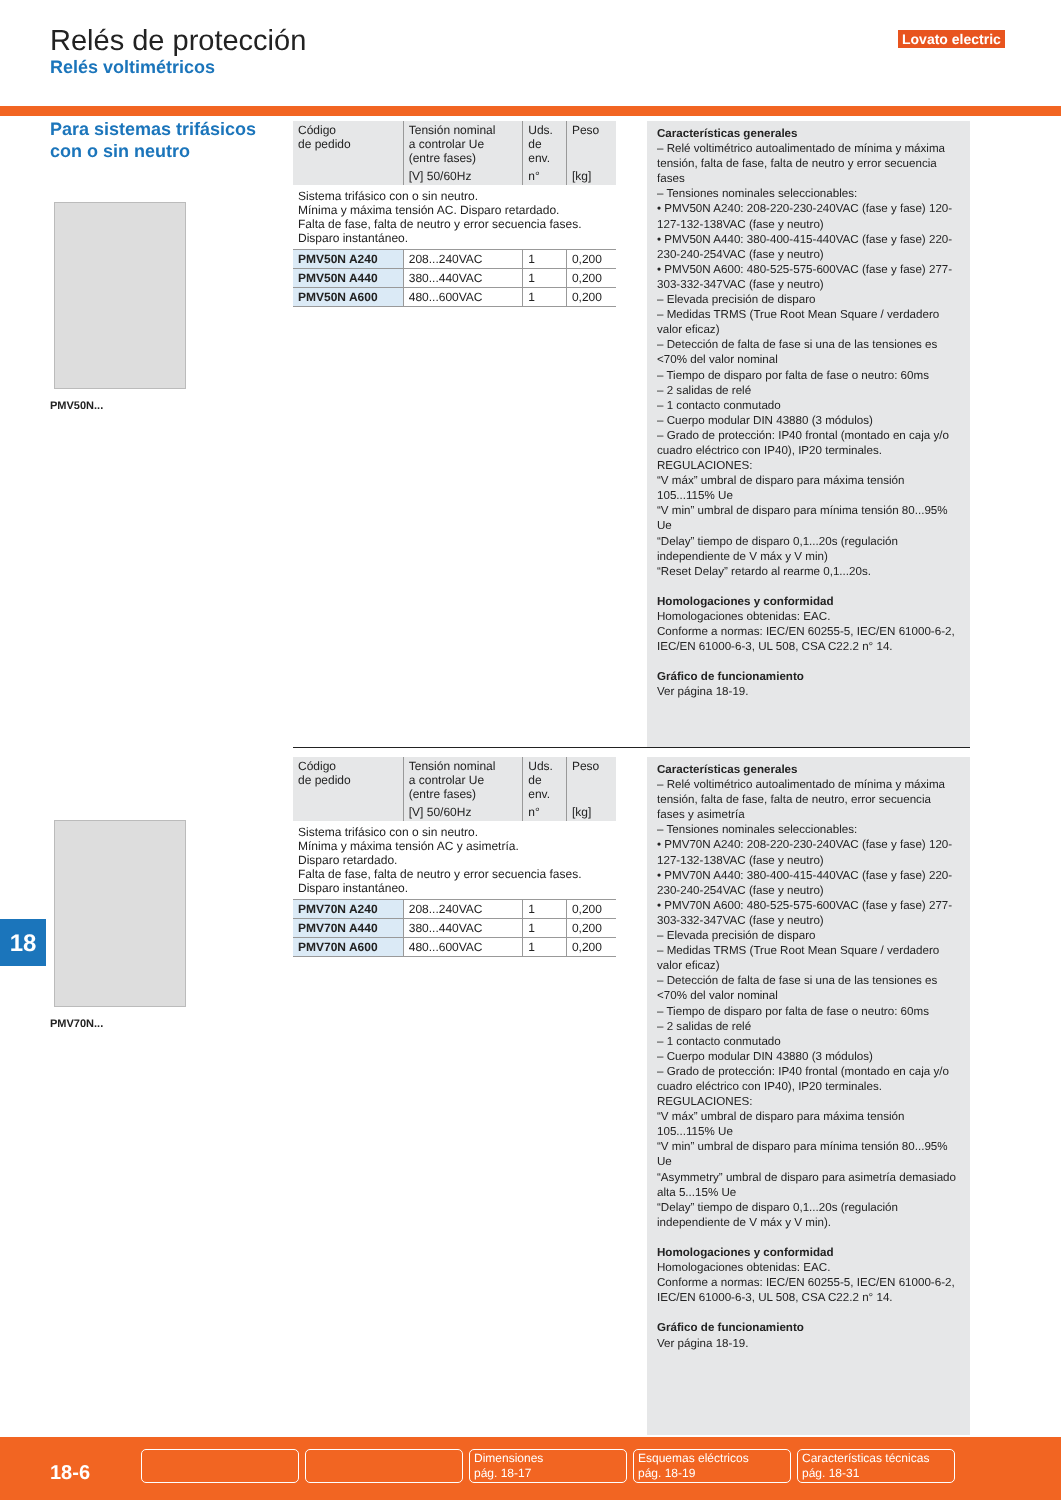Relés de protección
Relés voltimétricos
Lovato electric
Para sistemas trifásicos con o sin neutro
PMV50N...
| Código de pedido | Tensión nominal a controlar Ue (entre fases) | Uds. de env. | Peso |
| --- | --- | --- | --- |
| | [V] 50/60Hz | n° | [kg] |
| Sistema trifásico con o sin neutro. Mínima y máxima tensión AC. Disparo retardado. Falta de fase, falta de neutro y error secuencia fases. Disparo instantáneo. | | | |
| PMV50N A240 | 208...240VAC | 1 | 0,200 |
| PMV50N A440 | 380...440VAC | 1 | 0,200 |
| PMV50N A600 | 480...600VAC | 1 | 0,200 |
Características generales
– Relé voltimétrico autoalimentado de mínima y máxima tensión, falta de fase, falta de neutro y error secuencia fases
– Tensiones nominales seleccionables:
• PMV50N A240: 208-220-230-240VAC (fase y fase) 120-127-132-138VAC (fase y neutro)
• PMV50N A440: 380-400-415-440VAC (fase y fase) 220-230-240-254VAC (fase y neutro)
• PMV50N A600: 480-525-575-600VAC (fase y fase) 277-303-332-347VAC (fase y neutro)
– Elevada precisión de disparo
– Medidas TRMS (True Root Mean Square / verdadero valor eficaz)
– Detección de falta de fase si una de las tensiones es <70% del valor nominal
– Tiempo de disparo por falta de fase o neutro: 60ms
– 2 salidas de relé
– 1 contacto conmutado
– Cuerpo modular DIN 43880 (3 módulos)
– Grado de protección: IP40 frontal (montado en caja y/o cuadro eléctrico con IP40), IP20 terminales.
REGULACIONES:
“V máx” umbral de disparo para máxima tensión 105...115% Ue
“V min” umbral de disparo para mínima tensión 80...95% Ue
“Delay” tiempo de disparo 0,1...20s (regulación independiente de V máx y V min)
“Reset Delay” retardo al rearme 0,1...20s.
Homologaciones y conformidad
Homologaciones obtenidas: EAC.
Conforme a normas: IEC/EN 60255-5, IEC/EN 61000-6-2, IEC/EN 61000-6-3, UL 508, CSA C22.2 n° 14.
Gráfico de funcionamiento
Ver página 18-19.
PMV70N...
| Código de pedido | Tensión nominal a controlar Ue (entre fases) | Uds. de env. | Peso |
| --- | --- | --- | --- |
| | [V] 50/60Hz | n° | [kg] |
| Sistema trifásico con o sin neutro. Mínima y máxima tensión AC y asimetría. Disparo retardado. Falta de fase, falta de neutro y error secuencia fases. Disparo instantáneo. | | | |
| PMV70N A240 | 208...240VAC | 1 | 0,200 |
| PMV70N A440 | 380...440VAC | 1 | 0,200 |
| PMV70N A600 | 480...600VAC | 1 | 0,200 |
Características generales
– Relé voltimétrico autoalimentado de mínima y máxima tensión, falta de fase, falta de neutro, error secuencia fases y asimetría
– Tensiones nominales seleccionables:
• PMV70N A240: 208-220-230-240VAC (fase y fase) 120-127-132-138VAC (fase y neutro)
• PMV70N A440: 380-400-415-440VAC (fase y fase) 220-230-240-254VAC (fase y neutro)
• PMV70N A600: 480-525-575-600VAC (fase y fase) 277-303-332-347VAC (fase y neutro)
– Elevada precisión de disparo
– Medidas TRMS (True Root Mean Square / verdadero valor eficaz)
– Detección de falta de fase si una de las tensiones es <70% del valor nominal
– Tiempo de disparo por falta de fase o neutro: 60ms
– 2 salidas de relé
– 1 contacto conmutado
– Cuerpo modular DIN 43880 (3 módulos)
– Grado de protección: IP40 frontal (montado en caja y/o cuadro eléctrico con IP40), IP20 terminales.
REGULACIONES:
“V máx” umbral de disparo para máxima tensión 105...115% Ue
“V min” umbral de disparo para mínima tensión 80...95% Ue
“Asymmetry” umbral de disparo para asimetría demasiado alta 5...15% Ue
“Delay” tiempo de disparo 0,1...20s (regulación independiente de V máx y V min).
Homologaciones y conformidad
Homologaciones obtenidas: EAC.
Conforme a normas: IEC/EN 60255-5, IEC/EN 61000-6-2, IEC/EN 61000-6-3, UL 508, CSA C22.2 n° 14.
Gráfico de funcionamiento
Ver página 18-19.
18
18-6
Dimensiones
pág. 18-17
Esquemas eléctricos
pág. 18-19
Características técnicas
pág. 18-31